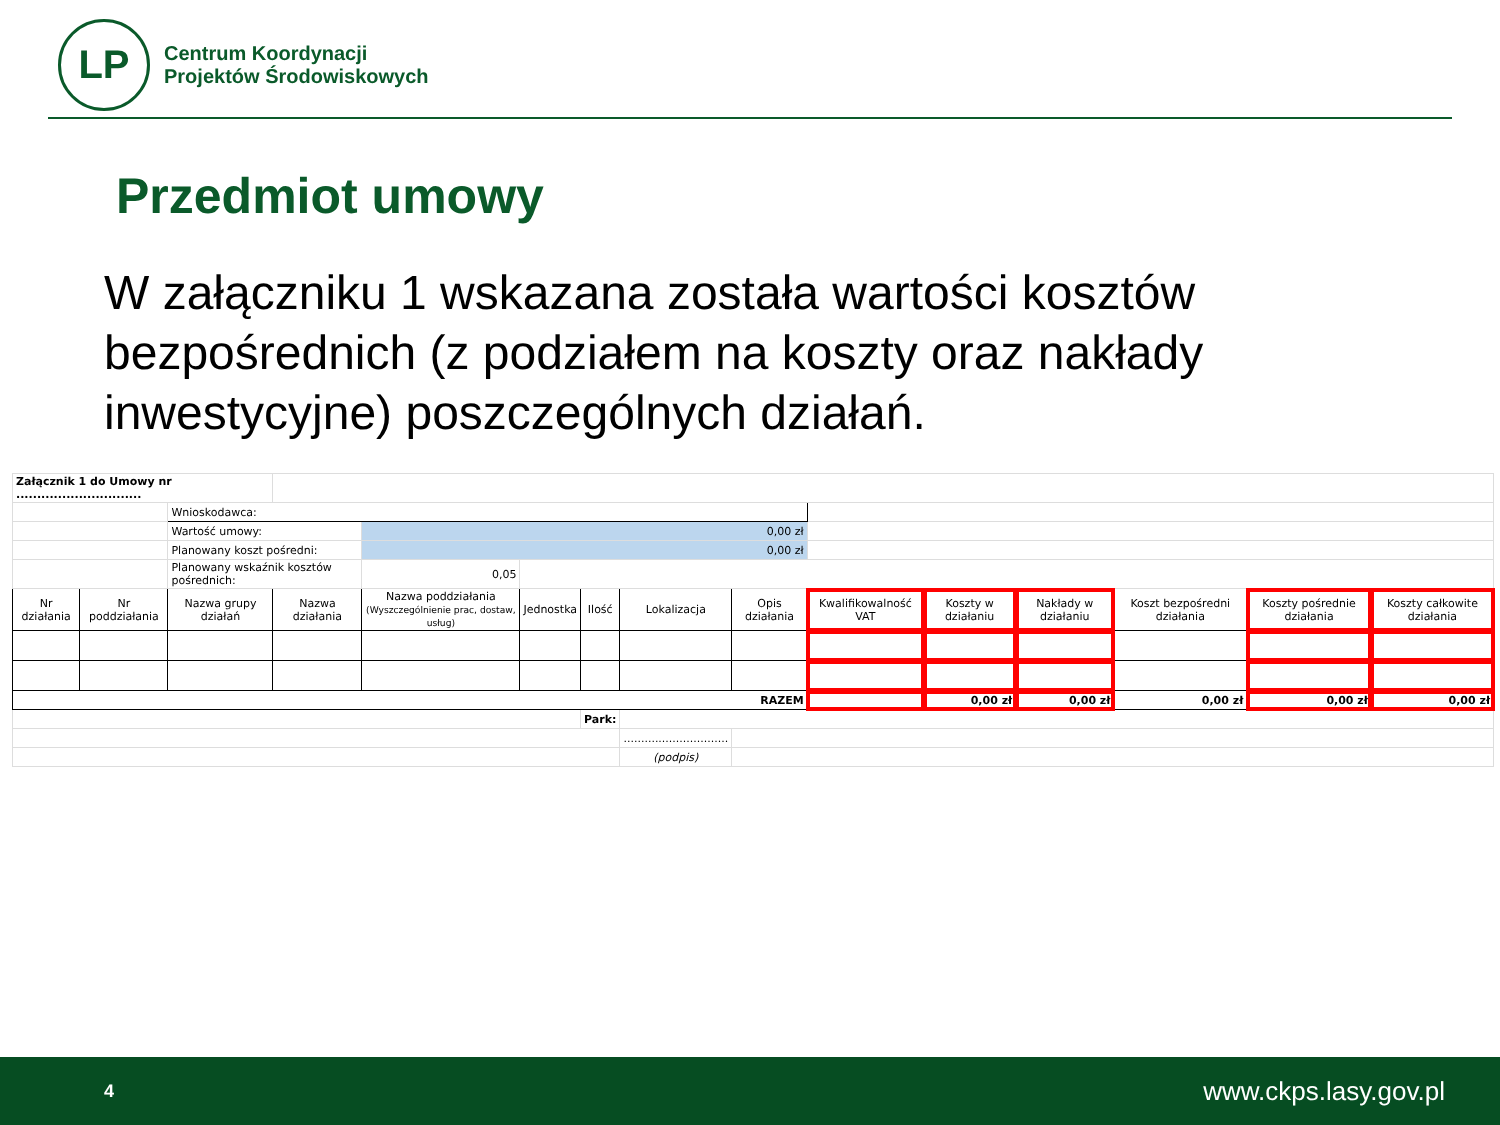LP
Centrum Koordynacji
Projektów Środowiskowych
Przedmiot umowy
W załączniku 1 wskazana została wartości kosztów bezpośrednich (z podziałem na koszty oraz nakłady inwestycyjne) poszczególnych działań.
| Załącznik 1 do Umowy nr .............................. | | | | | | | | | | | | | | |
| | | Wnioskodawca: | | | | | | | | | | | | |
| | | Wartość umowy: | | 0,00 zł | | | | | | | | | | |
| | | Planowany koszt pośredni: | | 0,00 zł | | | | | | | | | | |
| | | Planowany wskaźnik kosztów pośrednich: | | 0,05 | | | | | | | | | | |
| Nr działania | Nr poddziałania | Nazwa grupy działań | Nazwa działania | Nazwa poddziałania (Wyszczególnienie prac, dostaw, usług) | Jednostka | Ilość | Lokalizacja | Opis działania | Kwalifikowalność VAT | Koszty w działaniu | Nakłady w działaniu | Koszt bezpośredni działania | Koszty pośrednie działania | Koszty całkowite działania |
| RAZEM | | | | | | | | | | 0,00 zł | 0,00 zł | 0,00 zł | 0,00 zł | 0,00 zł |
| | | | | | | Park: | | | | | | | | |
| | | | | | | | .............................. | | | | | | | |
| | | | | | | | (podpis) | | | | | | | |
4 www.ckps.lasy.gov.pl